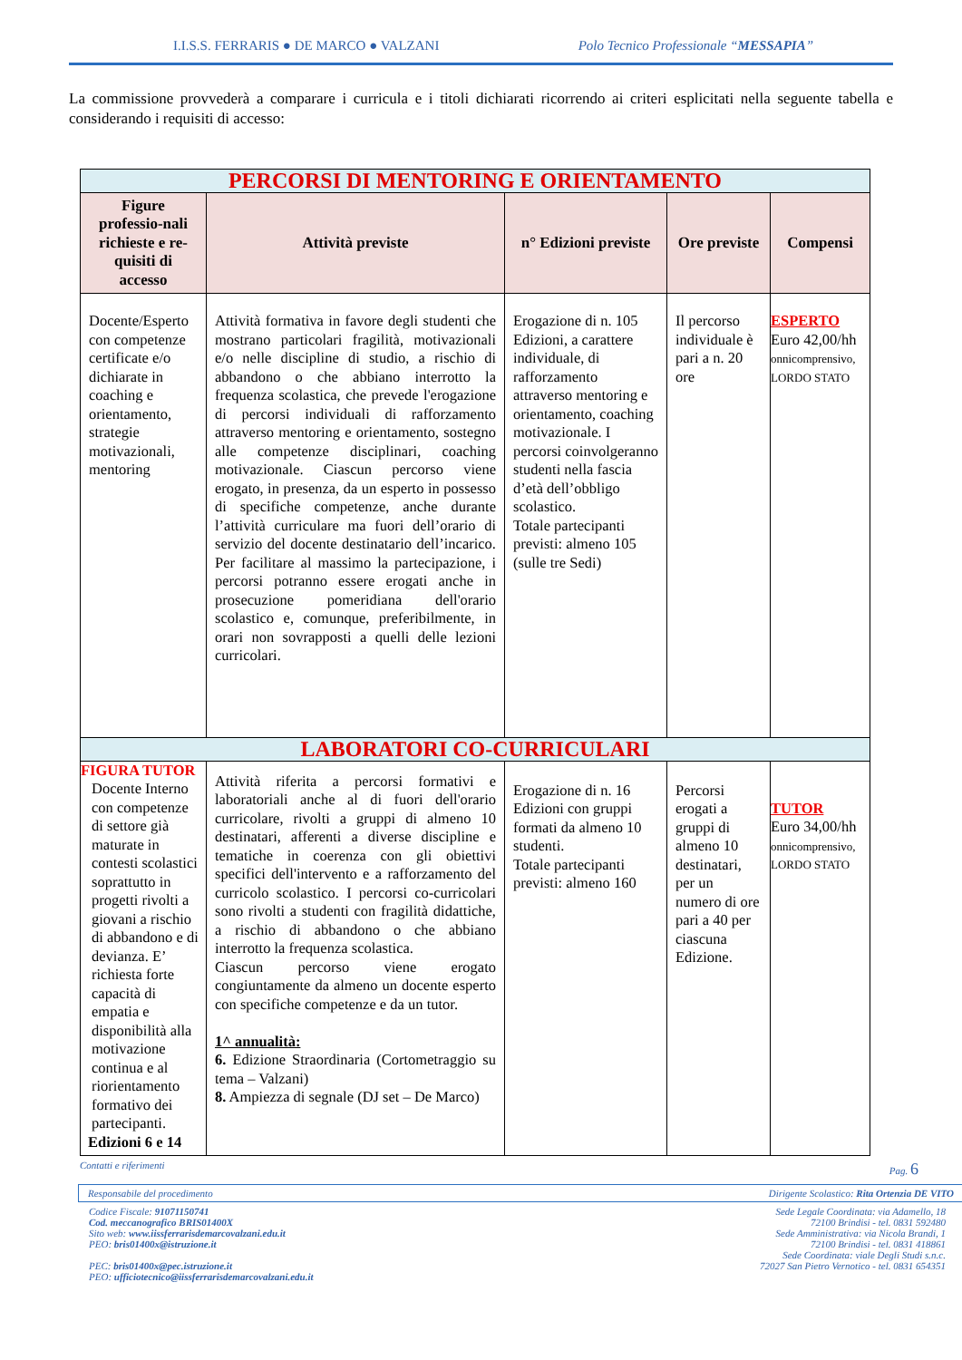I.I.S.S. FERRARIS ● DE MARCO ● VALZANI Polo Tecnico Professionale “MESSAPIA”
La commissione provvederà a comparare i curricula e i titoli dichiarati ricorrendo ai criteri esplicitati nella seguente tabella e considerando i requisiti di accesso:
| PERCORSI DI MENTORING E ORIENTAMENTO | | | | |
| Figure professio-nali richieste e re-quisiti di accesso | Attività previste | n° Edizioni previste | Ore previste | Compensi |
| Docente/Esperto con competenze certificate e/o dichiarate in coaching e orientamento, strategie motivazionali, mentoring | Attività formativa in favore degli studenti che mostrano particolari fragilità, motivazionali e/o nelle discipline di studio, a rischio di abbandono o che abbiano interrotto la frequenza scolastica, che prevede l'erogazione di percorsi individuali di rafforzamento attraverso mentoring e orientamento, sostegno alle competenze disciplinari, coaching motivazionale. Ciascun percorso viene erogato, in presenza, da un esperto in possesso di specifiche competenze, anche durante l’attività curriculare ma fuori dell’orario di servizio del docente destinatario dell’incarico. Per facilitare al massimo la partecipazione, i percorsi potranno essere erogati anche in prosecuzione pomeridiana dell'orario scolastico e, comunque, preferibilmente, in orari non sovrapposti a quelli delle lezioni curricolari. | Erogazione di n. 105 Edizioni, a carattere individuale, di rafforzamento attraverso mentoring e orientamento, coaching motivazionale. I percorsi coinvolgeranno studenti nella fascia d’età dell’obbligo scolastico. Totale partecipanti previsti: almeno 105 (sulle tre Sedi) | Il percorso individuale è pari a n. 20 ore | ESPERTO Euro 42,00/hh onnicomprensivo, LORDO STATO |
| LABORATORI CO-CURRICULARI | | | | |
| FIGURA TUTOR Docente Interno con competenze di settore già maturate in contesti scolastici soprattutto in progetti rivolti a giovani a rischio di abbandono e di devianza. E’ richiesta forte capacità di empatia e disponibilità alla motivazione continua e al riorientamento formativo dei partecipanti. Edizioni 6 e 14 | Attività riferita a percorsi formativi e laboratoriali anche al di fuori dell'orario curricolare, rivolti a gruppi di almeno 10 destinatari, afferenti a diverse discipline e tematiche in coerenza con gli obiettivi specifici dell'intervento e a rafforzamento del curricolo scolastico. I percorsi co-curricolari sono rivolti a studenti con fragilità didattiche, a rischio di abbandono o che abbiano interrotto la frequenza scolastica. Ciascun percorso viene erogato congiuntamente da almeno un docente esperto con specifiche competenze e da un tutor. 1^ annualità: 6. Edizione Straordinaria (Cortometraggio su tema – Valzani) 8. Ampiezza di segnale (DJ set – De Marco) | Erogazione di n. 16 Edizioni con gruppi formati da almeno 10 studenti. Totale partecipanti previsti: almeno 160 | Percorsi erogati a gruppi di almeno 10 destinatari, per un numero di ore pari a 40 per ciascuna Edizione. | TUTOR Euro 34,00/hh onnicomprensivo, LORDO STATO |
Contatti e riferimenti Pag. 6
Responsabile del procedimento Dirigente Scolastico: Rita Ortenzia DE VITO
Codice Fiscale: 91071150741
Cod. meccanografico BRIS01400X
Sito web: www.iissferrarisdemarcovalzani.edu.it
PEO: bris01400x@istruzione.it
PEC: bris01400x@pec.istruzione.it
PEO: ufficiotecnico@iissferrarisdemarcovalzani.edu.it
Sede Legale Coordinata: via Adamello, 18
72100 Brindisi - tel. 0831 592480
Sede Amministrativa: via Nicola Brandi, 1
72100 Brindisi - tel. 0831 418861
Sede Coordinata: viale Degli Studi s.n.c.
72027 San Pietro Vernotico - tel. 0831 654351